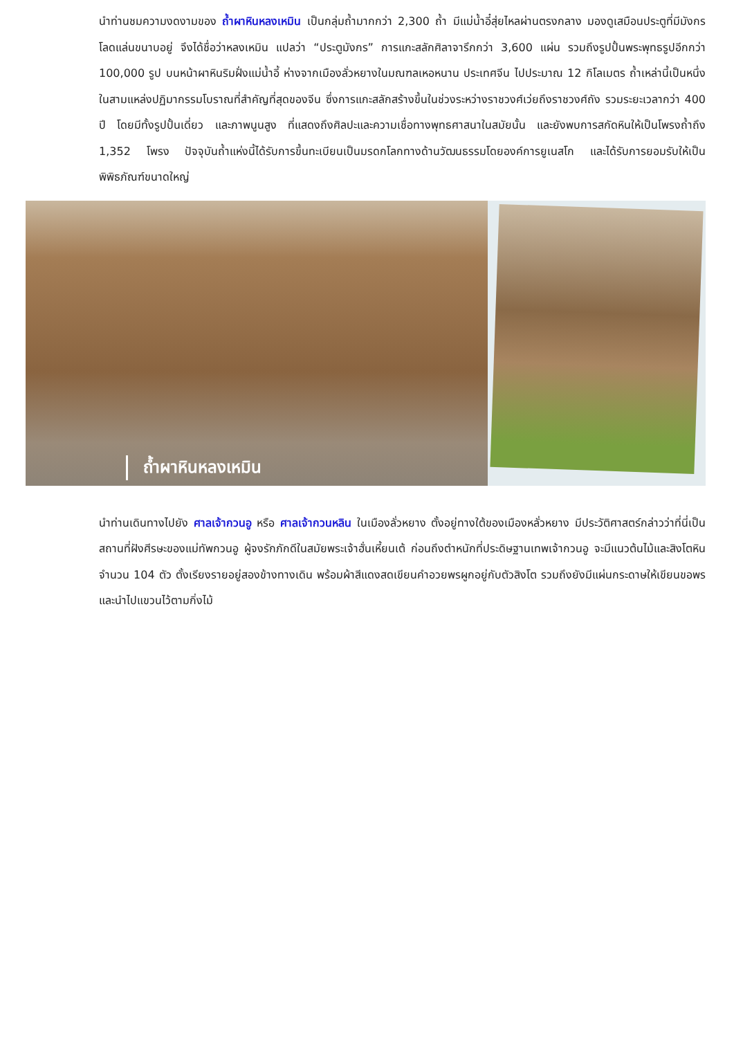นำท่านชมความงดงามของ ถ้ำผาหินหลงเหมิน เป็นกลุ่มถ้ำมากกว่า 2,300 ถ้ำ มีแม่น้ำอี๋สุ่ยไหลผ่านตรงกลาง มองดูเสมือนประตูที่มีมังกรโลดแล่นขนาบอยู่ จึงได้ชื่อว่าหลงเหมิน แปลว่า “ประตูมังกร” การแกะสลักศิลาจารึกกว่า 3,600 แผ่น รวมถึงรูปปั้นพระพุทธรูปอีกกว่า 100,000 รูป บนหน้าผาหินริมฝั่งแม่น้ำอี้ ห่างจากเมืองลั่วหยางในมณฑลเหอหนาน ประเทศจีน ไปประมาณ 12 กิโลเมตร ถ้ำเหล่านี้เป็นหนึ่งในสามแหล่งปฏิมากรรมโบราณที่สำคัญที่สุดของจีน ซึ่งการแกะสลักสร้างขึ้นในช่วงระหว่างราชวงศ์เว่ยถึงราชวงศ์ถัง รวมระยะเวลากว่า 400 ปี โดยมีทั้งรูปปั้นเดี่ยว และภาพนูนสูง ที่แสดงถึงศิลปะและความเชื่อทางพุทธศาสนาในสมัยนั้น และยังพบการสกัดหินให้เป็นโพรงถ้ำถึง 1,352 โพรง ปัจจุบันถ้ำแห่งนี้ได้รับการขึ้นทะเบียนเป็นมรดกโลกทางด้านวัฒนธรรมโดยองค์การยูเนสโก และได้รับการยอมรับให้เป็นพิพิธภัณฑ์ขนาดใหญ่
ถ้ำผาหินหลงเหมิน
นำท่านเดินทางไปยัง ศาลเจ้ากวนอู หรือ ศาลเจ้ากวนหลิน ในเมืองลั่วหยาง ตั้งอยู่ทางใต้ของเมืองหลั่วหยาง มีประวัติศาสตร์กล่าวว่าที่นี่เป็นสถานที่ฝังศีรษะของแม่ทัพกวนอู ผู้จงรักภักดีในสมัยพระเจ้าฮั่นเหี้ยนเต้ ก่อนถึงตำหนักที่ประดิษฐานเทพเจ้ากวนอู จะมีแนวต้นไม้และสิงโตหินจำนวน 104 ตัว ตั้งเรียงรายอยู่สองข้างทางเดิน พร้อมผ้าสีแดงสดเขียนคำอวยพรผูกอยู่กับตัวสิงโต รวมถึงยังมีแผ่นกระดาษให้เขียนขอพรและนำไปแขวนไว้ตามกิ่งไม้